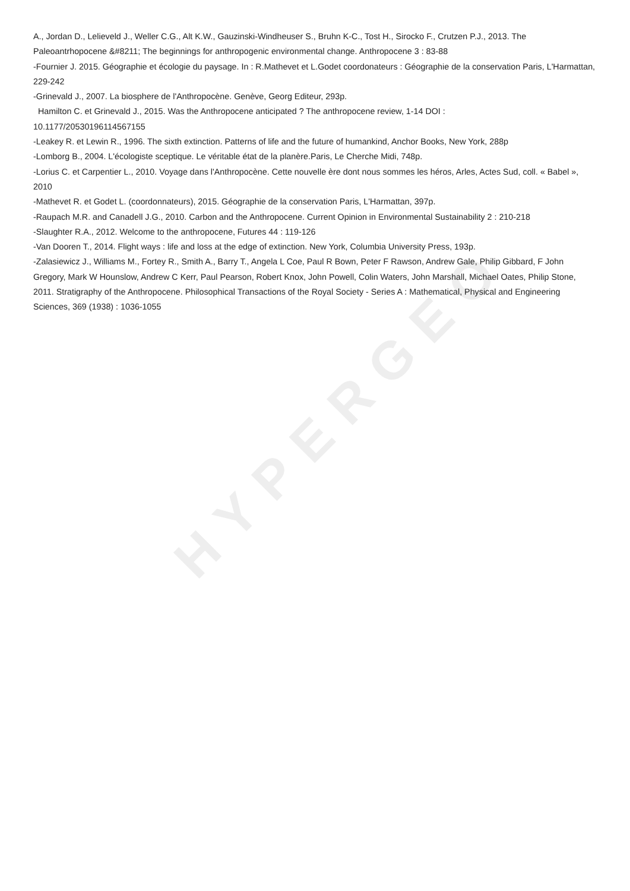HYPERGEO
A., Jordan D., Lelieveld J., Weller C.G., Alt K.W., Gauzinski-Windheuser S., Bruhn K-C., Tost H., Sirocko F., Crutzen P.J., 2013. The Paleoantrhopocene &#8211; The beginnings for anthropogenic environmental change. Anthropocene 3 : 83-88
-Fournier J. 2015. Géographie et écologie du paysage. In : R.Mathevet et L.Godet coordonateurs : Géographie de la conservation Paris, L'Harmattan, 229-242
-Grinevald J., 2007. La biosphere de l'Anthropocène. Genève, Georg Editeur, 293p.
Hamilton C. et Grinevald J., 2015. Was the Anthropocene anticipated ? The anthropocene review, 1-14 DOI :
10.1177/20530196114567155
-Leakey R. et Lewin R., 1996. The sixth extinction. Patterns of life and the future of humankind, Anchor Books, New York, 288p
-Lomborg B., 2004. L'écologiste sceptique. Le véritable état de la planère.Paris, Le Cherche Midi, 748p.
-Lorius C. et Carpentier L., 2010. Voyage dans l'Anthropocène. Cette nouvelle ère dont nous sommes les héros, Arles, Actes Sud, coll. « Babel », 2010
-Mathevet R. et Godet L. (coordonnateurs), 2015. Géographie de la conservation Paris, L'Harmattan, 397p.
-Raupach M.R. and Canadell J.G., 2010. Carbon and the Anthropocene. Current Opinion in Environmental Sustainability 2 : 210-218
-Slaughter R.A., 2012. Welcome to the anthropocene, Futures 44 : 119-126
-Van Dooren T., 2014. Flight ways : life and loss at the edge of extinction. New York, Columbia University Press, 193p.
-Zalasiewicz J., Williams M., Fortey R., Smith A., Barry T., Angela L Coe, Paul R Bown, Peter F Rawson, Andrew Gale, Philip Gibbard, F John Gregory, Mark W Hounslow, Andrew C Kerr, Paul Pearson, Robert Knox, John Powell, Colin Waters, John Marshall, Michael Oates, Philip Stone, 2011. Stratigraphy of the Anthropocene. Philosophical Transactions of the Royal Society - Series A : Mathematical, Physical and Engineering Sciences, 369 (1938) : 1036-1055